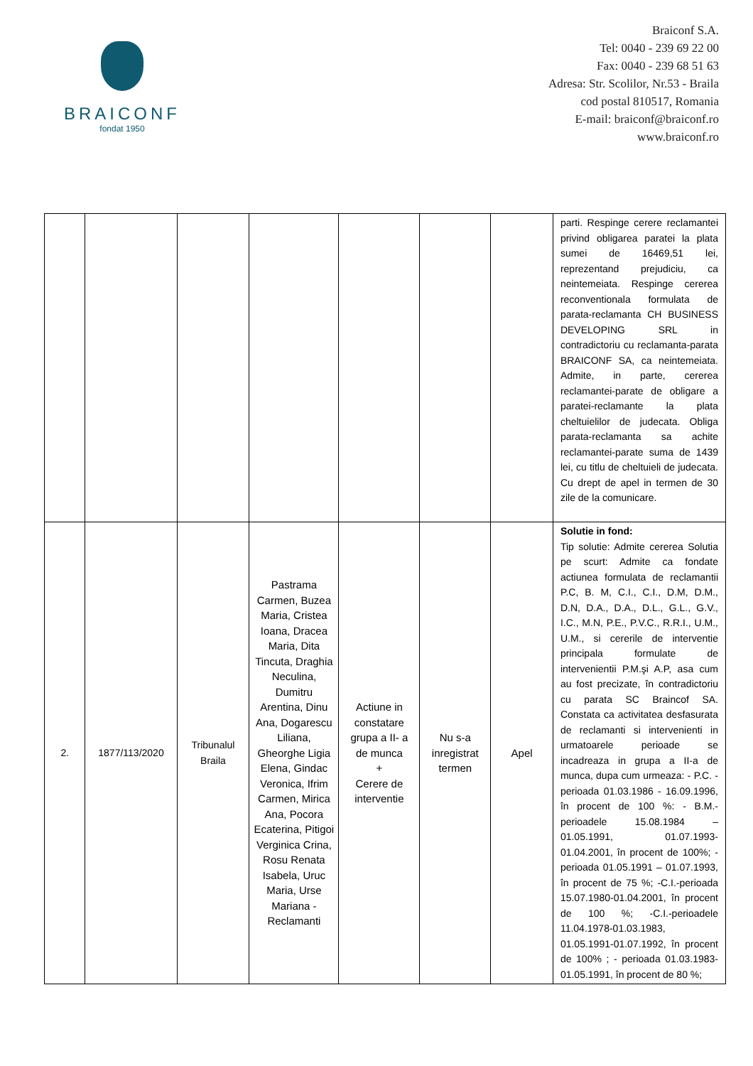BRAICONF
fondat 1950
Braiconf S.A.
Tel: 0040 - 239 69 22 00
Fax: 0040 - 239 68 51 63
Adresa: Str. Scolilor, Nr.53 - Braila
cod postal 810517, Romania
E-mail: braiconf@braiconf.ro
www.braiconf.ro
| | | | | | | | parti. Respinge cerere reclamantei privind obligarea paratei la plata sumei de 16469,51 lei, reprezentand prejudiciu, ca neintemeiata. Respinge cererea reconventionala formulata de parata-reclamanta CH BUSINESS DEVELOPING SRL in contradictoriu cu reclamanta-parata BRAICONF SA, ca neintemeiata. Admite, in parte, cererea reclamantei-parate de obligare a paratei-reclamante la plata cheltuielilor de judecata. Obliga parata-reclamanta sa achite reclamantei-parate suma de 1439 lei, cu titlu de cheltuieli de judecata. Cu drept de apel in termen de 30 zile de la comunicare. |
| 2. | 1877/113/2020 | Tribunalul Braila | Pastrama Carmen, Buzea Maria, Cristea Ioana, Dracea Maria, Dita Tincuta, Draghia Neculina, Dumitru Arentina, Dinu Ana, Dogarescu Liliana, Gheorghe Ligia Elena, Gindac Veronica, Ifrim Carmen, Mirica Ana, Pocora Ecaterina, Pitigoi Verginica Crina, Rosu Renata Isabela, Uruc Maria, Urse Mariana - Reclamanti | Actiune in constatare grupa a II- a de munca + Cerere de interventie | Nu s-a inregistrat termen | Apel | Solutie in fond: Tip solutie: Admite cererea Solutia pe scurt: Admite ca fondate actiunea formulata de reclamantii P.C, B. M, C.I., C.I., D.M, D.M., D.N, D.A., D.A., D.L., G.L., G.V., I.C., M.N, P.E., P.V.C., R.R.I., U.M., U.M., si cererile de interventie principala formulate de intervenientii P.M.şi A.P, asa cum au fost precizate, în contradictoriu cu parata SC Braincof SA. Constata ca activitatea desfasurata de reclamanti si intervenienti in urmatoarele perioade se incadreaza in grupa a II-a de munca, dupa cum urmeaza: - P.C. - perioada 01.03.1986 - 16.09.1996, în procent de 100 %: - B.M.-perioadele 15.08.1984 – 01.05.1991, 01.07.1993-01.04.2001, în procent de 100%; - perioada 01.05.1991 – 01.07.1993, în procent de 75 %; -C.I.-perioada 15.07.1980-01.04.2001, în procent de 100 %; -C.I.-perioadele 11.04.1978-01.03.1983, 01.05.1991-01.07.1992, în procent de 100% ; - perioada 01.03.1983-01.05.1991, în procent de 80 %; |